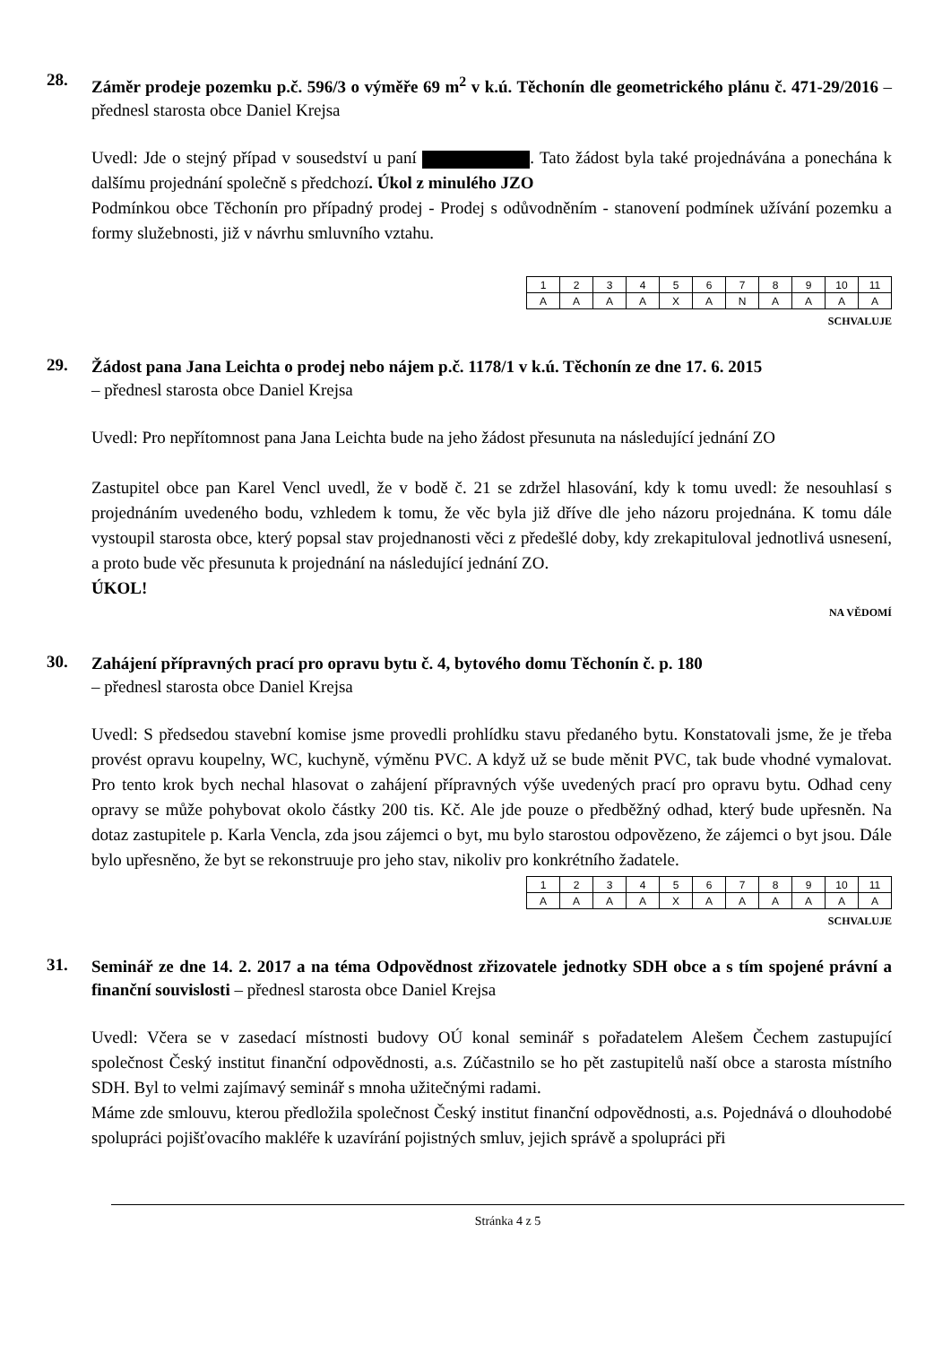28.
Záměr prodeje pozemku p.č. 596/3 o výměře 69 m<sup>2</sup> v k.ú. Těchonín dle geometrického plánu č. 471-29/2016 – přednesl starosta obce Daniel Krejsa
Uvedl: Jde o stejný případ v sousedství u paní . Tato žádost byla také projednávána a ponechána k dalšímu projednání společně s předchozí. Úkol z minulého JZO
Podmínkou obce Těchonín pro případný prodej - Prodej s odůvodněním - stanovení podmínek užívání pozemku a formy služebnosti, již v návrhu smluvního vztahu.
| 1 | 2 | 3 | 4 | 5 | 6 | 7 | 8 | 9 | 10 | 11 |
| A | A | A | A | X | A | N | A | A | A | A |
SCHVALUJE
29.
Žádost pana Jana Leichta o prodej nebo nájem p.č. 1178/1 v k.ú. Těchonín ze dne 17. 6. 2015
– přednesl starosta obce Daniel Krejsa
Uvedl: Pro nepřítomnost pana Jana Leichta bude na jeho žádost přesunuta na následující jednání ZO
Zastupitel obce pan Karel Vencl uvedl, že v bodě č. 21 se zdržel hlasování, kdy k tomu uvedl: že nesouhlasí s projednáním uvedeného bodu, vzhledem k tomu, že věc byla již dříve dle jeho názoru projednána. K tomu dále vystoupil starosta obce, který popsal stav projednanosti věci z předešlé doby, kdy zrekapituloval jednotlivá usnesení, a proto bude věc přesunuta k projednání na následující jednání ZO.
ÚKOL!
NA VĚDOMÍ
30.
Zahájení přípravných prací pro opravu bytu č. 4, bytového domu Těchonín č. p. 180
– přednesl starosta obce Daniel Krejsa
Uvedl: S předsedou stavební komise jsme provedli prohlídku stavu předaného bytu. Konstatovali jsme, že je třeba provést opravu koupelny, WC, kuchyně, výměnu PVC. A když už se bude měnit PVC, tak bude vhodné vymalovat. Pro tento krok bych nechal hlasovat o zahájení přípravných výše uvedených prací pro opravu bytu. Odhad ceny opravy se může pohybovat okolo částky 200 tis. Kč. Ale jde pouze o předběžný odhad, který bude upřesněn. Na dotaz zastupitele p. Karla Vencla, zda jsou zájemci o byt, mu bylo starostou odpovězeno, že zájemci o byt jsou. Dále bylo upřesněno, že byt se rekonstruuje pro jeho stav, nikoliv pro konkrétního žadatele.
| 1 | 2 | 3 | 4 | 5 | 6 | 7 | 8 | 9 | 10 | 11 |
| A | A | A | A | X | A | A | A | A | A | A |
SCHVALUJE
31.
Seminář ze dne 14. 2. 2017 a na téma Odpovědnost zřizovatele jednotky SDH obce a s tím spojené právní a finanční souvislosti – přednesl starosta obce Daniel Krejsa
Uvedl: Včera se v zasedací místnosti budovy OÚ konal seminář s pořadatelem Alešem Čechem zastupující společnost Český institut finanční odpovědnosti, a.s. Zúčastnilo se ho pět zastupitelů naší obce a starosta místního SDH. Byl to velmi zajímavý seminář s mnoha užitečnými radami.
Máme zde smlouvu, kterou předložila společnost Český institut finanční odpovědnosti, a.s. Pojednává o dlouhodobé spolupráci pojišťovacího makléře k uzavírání pojistných smluv, jejich správě a spolupráci při
Stránka 4 z 5